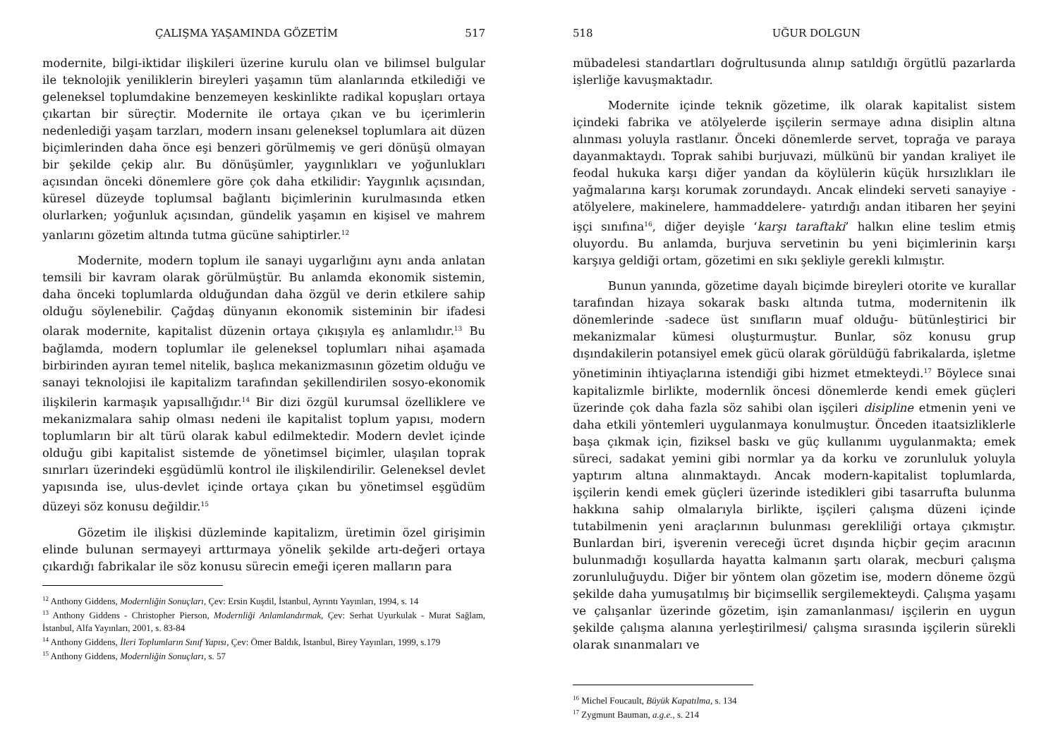ÇALIŞMA YAŞAMINDA GÖZETİM 517
modernite, bilgi-iktidar ilişkileri üzerine kurulu olan ve bilimsel bulgular ile teknolojik yeniliklerin bireyleri yaşamın tüm alanlarında etkilediği ve geleneksel toplumdakine benzemeyen keskinlikte radikal kopuşları ortaya çıkartan bir süreçtir. Modernite ile ortaya çıkan ve bu içerimlerin nedenlediği yaşam tarzları, modern insanı geleneksel toplumlara ait düzen biçimlerinden daha önce eşi benzeri görülmemiş ve geri dönüşü olmayan bir şekilde çekip alır. Bu dönüşümler, yaygınlıkları ve yoğunlukları açısından önceki dönemlere göre çok daha etkilidir: Yaygınlık açısından, küresel düzeyde toplumsal bağlantı biçimlerinin kurulmasında etken olurlarken; yoğunluk açısından, gündelik yaşamın en kişisel ve mahrem yanlarını gözetim altında tutma gücüne sahiptirler.<sup>12</sup>
Modernite, modern toplum ile sanayi uygarlığını aynı anda anlatan temsili bir kavram olarak görülmüştür. Bu anlamda ekonomik sistemin, daha önceki toplumlarda olduğundan daha özgül ve derin etkilere sahip olduğu söylenebilir. Çağdaş dünyanın ekonomik sisteminin bir ifadesi olarak modernite, kapitalist düzenin ortaya çıkışıyla eş anlamlıdır.<sup>13</sup> Bu bağlamda, modern toplumlar ile geleneksel toplumları nihai aşamada birbirinden ayıran temel nitelik, başlıca mekanizmasının gözetim olduğu ve sanayi teknolojisi ile kapitalizm tarafından şekillendirilen sosyo-ekonomik ilişkilerin karmaşık yapısallığıdır.<sup>14</sup> Bir dizi özgül kurumsal özelliklere ve mekanizmalara sahip olması nedeni ile kapitalist toplum yapısı, modern toplumların bir alt türü olarak kabul edilmektedir. Modern devlet içinde olduğu gibi kapitalist sistemde de yönetimsel biçimler, ulaşılan toprak sınırları üzerindeki eşgüdümlü kontrol ile ilişkilendirilir. Geleneksel devlet yapısında ise, ulus-devlet içinde ortaya çıkan bu yönetimsel eşgüdüm düzeyi söz konusu değildir.<sup>15</sup>
Gözetim ile ilişkisi düzleminde kapitalizm, üretimin özel girişimin elinde bulunan sermayeyi arttırmaya yönelik şekilde artı-değeri ortaya çıkardığı fabrikalar ile söz konusu sürecin emeği içeren malların para
<sup>12</sup> Anthony Giddens, Modernliğin Sonuçları, Çev: Ersin Kuşdil, İstanbul, Ayrıntı Yayınları, 1994, s. 14
<sup>13</sup> Anthony Giddens - Christopher Pierson, Modernliği Anlamlandırmak, Çev: Serhat Uyurkulak - Murat Sağlam, İstanbul, Alfa Yayınları, 2001, s. 83-84
<sup>14</sup> Anthony Giddens, İleri Toplumların Sınıf Yapısı, Çev: Ömer Baldık, İstanbul, Birey Yayınları, 1999, s.179
<sup>15</sup> Anthony Giddens, Modernliğin Sonuçları, s. 57
518 UĞUR DOLGUN
mübadelesi standartları doğrultusunda alınıp satıldığı örgütlü pazarlarda işlerliğe kavuşmaktadır.
Modernite içinde teknik gözetime, ilk olarak kapitalist sistem içindeki fabrika ve atölyelerde işçilerin sermaye adına disiplin altına alınması yoluyla rastlanır. Önceki dönemlerde servet, toprağa ve paraya dayanmaktaydı. Toprak sahibi burjuvazi, mülkünü bir yandan kraliyet ile feodal hukuka karşı diğer yandan da köylülerin küçük hırsızlıkları ile yağmalarına karşı korumak zorundaydı. Ancak elindeki serveti sanayiye -atölyelere, makinelere, hammaddelere- yatırdığı andan itibaren her şeyini işçi sınıfına<sup>16</sup>, diğer deyişle ‘karşı taraftaki’ halkın eline teslim etmiş oluyordu. Bu anlamda, burjuva servetinin bu yeni biçimlerinin karşı karşıya geldiği ortam, gözetimi en sıkı şekliyle gerekli kılmıştır.
Bunun yanında, gözetime dayalı biçimde bireyleri otorite ve kurallar tarafından hizaya sokarak baskı altında tutma, modernitenin ilk dönemlerinde -sadece üst sınıfların muaf olduğu- bütünleştirici bir mekanizmalar kümesi oluşturmuştur. Bunlar, söz konusu grup dışındakilerin potansiyel emek gücü olarak görüldüğü fabrikalarda, işletme yönetiminin ihtiyaçlarına istendiği gibi hizmet etmekteydi.<sup>17</sup> Böylece sınai kapitalizmle birlikte, modernlik öncesi dönemlerde kendi emek güçleri üzerinde çok daha fazla söz sahibi olan işçileri disipline etmenin yeni ve daha etkili yöntemleri uygulanmaya konulmuştur. Önceden itaatsizliklerle başa çıkmak için, fiziksel baskı ve güç kullanımı uygulanmakta; emek süreci, sadakat yemini gibi normlar ya da korku ve zorunluluk yoluyla yaptırım altına alınmaktaydı. Ancak modern-kapitalist toplumlarda, işçilerin kendi emek güçleri üzerinde istedikleri gibi tasarrufta bulunma hakkına sahip olmalarıyla birlikte, işçileri çalışma düzeni içinde tutabilmenin yeni araçlarının bulunması gerekliliği ortaya çıkmıştır. Bunlardan biri, işverenin vereceği ücret dışında hiçbir geçim aracının bulunmadığı koşullarda hayatta kalmanın şartı olarak, mecburi çalışma zorunluluğuydu. Diğer bir yöntem olan gözetim ise, modern döneme özgü şekilde daha yumuşatılmış bir biçimsellik sergilemekteydi. Çalışma yaşamı ve çalışanlar üzerinde gözetim, işin zamanlanması/ işçilerin en uygun şekilde çalışma alanına yerleştirilmesi/ çalışma sırasında işçilerin sürekli olarak sınanmaları ve
<sup>16</sup> Michel Foucault, Büyük Kapatılma, s. 134
<sup>17</sup> Zygmunt Bauman, a.g.e., s. 214